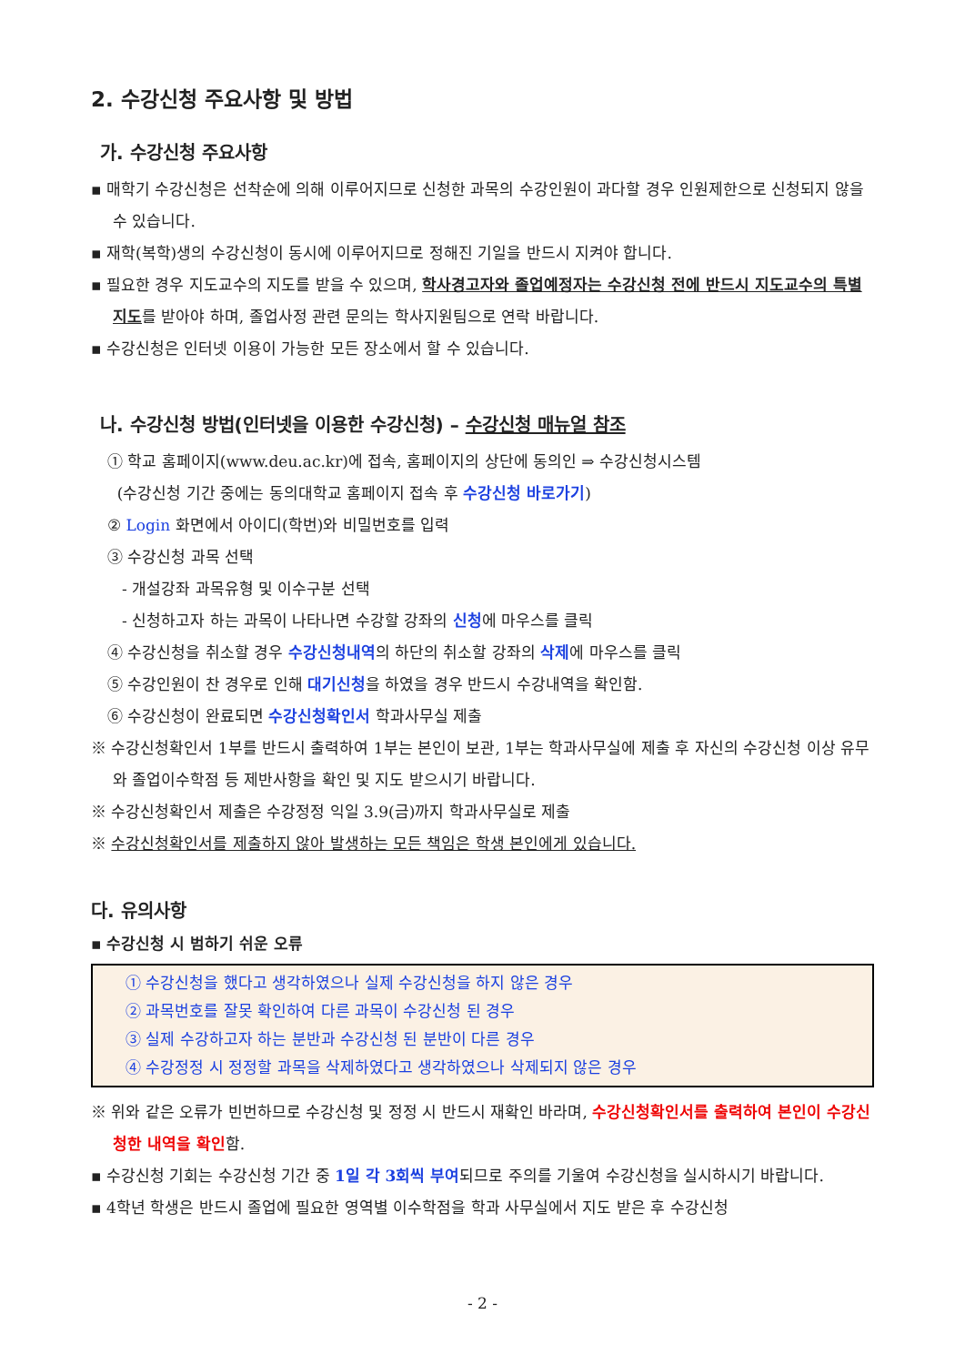2. 수강신청 주요사항 및 방법
가. 수강신청 주요사항
▪ 매학기 수강신청은 선착순에 의해 이루어지므로 신청한 과목의 수강인원이 과다할 경우 인원제한으로 신청되지 않을 수 있습니다.
▪ 재학(복학)생의 수강신청이 동시에 이루어지므로 정해진 기일을 반드시 지켜야 합니다.
▪ 필요한 경우 지도교수의 지도를 받을 수 있으며, 학사경고자와 졸업예정자는 수강신청 전에 반드시 지도교수의 특별지도를 받아야 하며, 졸업사정 관련 문의는 학사지원팀으로 연락 바랍니다.
▪ 수강신청은 인터넷 이용이 가능한 모든 장소에서 할 수 있습니다.
나. 수강신청 방법(인터넷을 이용한 수강신청) – 수강신청 매뉴얼 참조
① 학교 홈페이지(www.deu.ac.kr)에 접속, 홈페이지의 상단에 동의인 ⇒ 수강신청시스템
(수강신청 기간 중에는 동의대학교 홈페이지 접속 후 수강신청 바로가기)
② Login 화면에서 아이디(학번)와 비밀번호를 입력
③ 수강신청 과목 선택
- 개설강좌 과목유형 및 이수구분 선택
- 신청하고자 하는 과목이 나타나면 수강할 강좌의 신청에 마우스를 클릭
④ 수강신청을 취소할 경우 수강신청내역의 하단의 취소할 강좌의 삭제에 마우스를 클릭
⑤ 수강인원이 찬 경우로 인해 대기신청을 하였을 경우 반드시 수강내역을 확인함.
⑥ 수강신청이 완료되면 수강신청확인서 학과사무실 제출
※ 수강신청확인서 1부를 반드시 출력하여 1부는 본인이 보관, 1부는 학과사무실에 제출 후 자신의 수강신청 이상 유무와 졸업이수학점 등 제반사항을 확인 및 지도 받으시기 바랍니다.
※ 수강신청확인서 제출은 수강정정 익일 3.9(금)까지 학과사무실로 제출
※ 수강신청확인서를 제출하지 않아 발생하는 모든 책임은 학생 본인에게 있습니다.
다. 유의사항
▪ 수강신청 시 범하기 쉬운 오류
① 수강신청을 했다고 생각하였으나 실제 수강신청을 하지 않은 경우
② 과목번호를 잘못 확인하여 다른 과목이 수강신청 된 경우
③ 실제 수강하고자 하는 분반과 수강신청 된 분반이 다른 경우
④ 수강정정 시 정정할 과목을 삭제하였다고 생각하였으나 삭제되지 않은 경우
※ 위와 같은 오류가 빈번하므로 수강신청 및 정정 시 반드시 재확인 바라며, 수강신청확인서를 출력하여 본인이 수강신청한 내역을 확인함.
▪ 수강신청 기회는 수강신청 기간 중 1일 각 3회씩 부여되므로 주의를 기울여 수강신청을 실시하시기 바랍니다.
▪ 4학년 학생은 반드시 졸업에 필요한 영역별 이수학점을 학과 사무실에서 지도 받은 후 수강신청
- 2 -